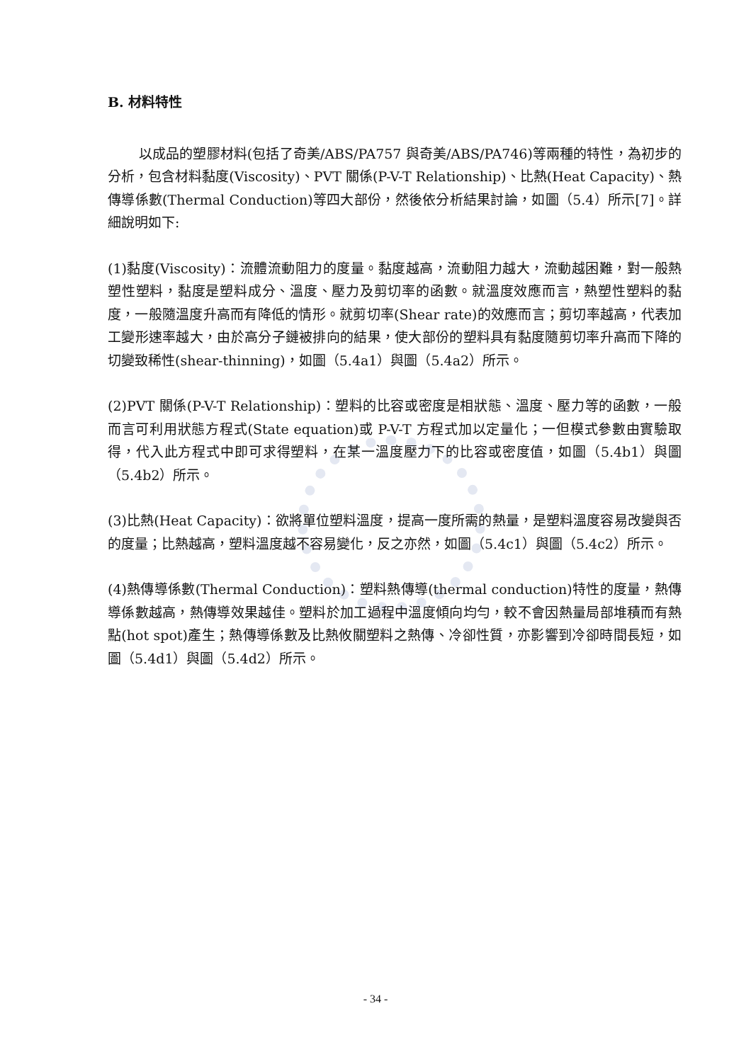B. 材料特性
以成品的塑膠材料(包括了奇美/ABS/PA757 與奇美/ABS/PA746)等兩種的特性，為初步的分析，包含材料黏度(Viscosity)、PVT 關係(P-V-T Relationship)、比熱(Heat Capacity)、熱傳導係數(Thermal Conduction)等四大部份，然後依分析結果討論，如圖（5.4）所示[7]。詳細說明如下:
(1)黏度(Viscosity)：流體流動阻力的度量。黏度越高，流動阻力越大，流動越困難，對一般熱塑性塑料，黏度是塑料成分、溫度、壓力及剪切率的函數。就溫度效應而言，熱塑性塑料的黏度，一般隨溫度升高而有降低的情形。就剪切率(Shear rate)的效應而言；剪切率越高，代表加工變形速率越大，由於高分子鏈被排向的結果，使大部份的塑料具有黏度隨剪切率升高而下降的切變致稀性(shear-thinning)，如圖（5.4a1）與圖（5.4a2）所示。
(2)PVT 關係(P-V-T Relationship)：塑料的比容或密度是相狀態、溫度、壓力等的函數，一般而言可利用狀態方程式(State equation)或 P-V-T 方程式加以定量化；一但模式參數由實驗取得，代入此方程式中即可求得塑料，在某一溫度壓力下的比容或密度值，如圖（5.4b1）與圖（5.4b2）所示。
(3)比熱(Heat Capacity)：欲將單位塑料溫度，提高一度所需的熱量，是塑料溫度容易改變與否的度量；比熱越高，塑料溫度越不容易變化，反之亦然，如圖（5.4c1）與圖（5.4c2）所示。
(4)熱傳導係數(Thermal Conduction)：塑料熱傳導(thermal conduction)特性的度量，熱傳導係數越高，熱傳導效果越佳。塑料於加工過程中溫度傾向均勻，較不會因熱量局部堆積而有熱點(hot spot)產生；熱傳導係數及比熱攸關塑料之熱傳、冷卻性質，亦影響到冷卻時間長短，如圖（5.4d1）與圖（5.4d2）所示。
- 34 -